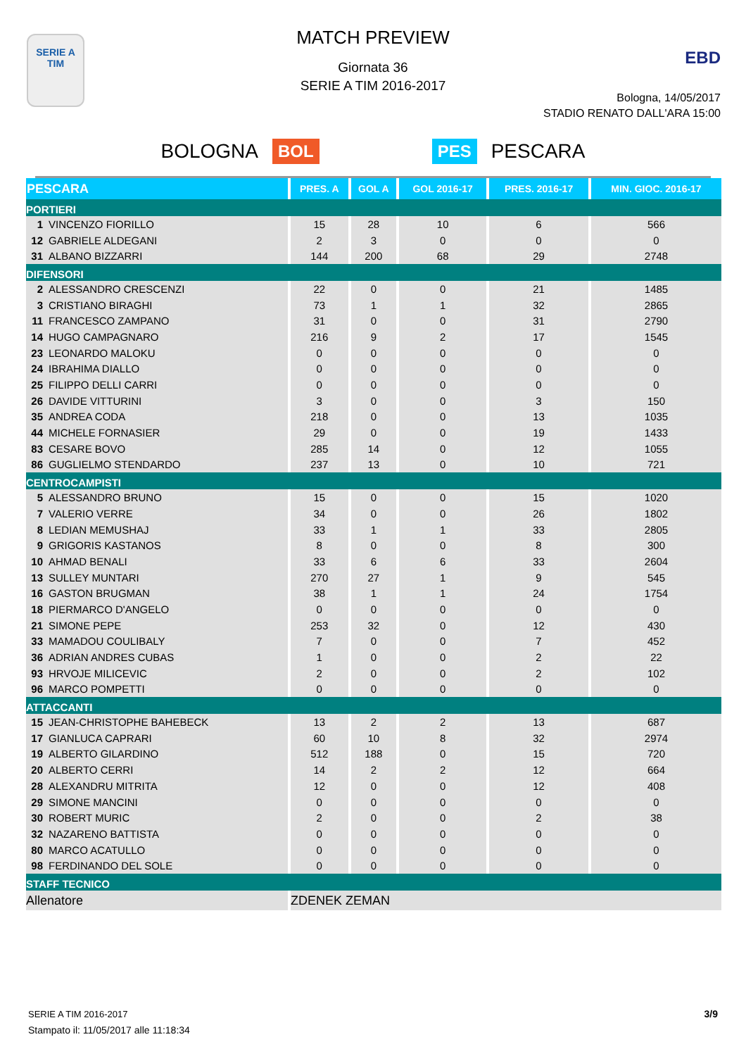SERIE A
TIM
MATCH PREVIEW
Giornata 36
SERIE A TIM 2016-2017
EBD
Bologna, 14/05/2017
STADIO RENATO DALL'ARA 15:00
BOLOGNA BOL PES PESCARA
| PESCARA | PRES. A | GOL A | GOL 2016-17 | PRES. 2016-17 | MIN. GIOC. 2016-17 |
| --- | --- | --- | --- | --- | --- |
| PORTIERI | | | | | |
| 1 VINCENZO FIORILLO | 15 | 28 | 10 | 6 | 566 |
| 12 GABRIELE ALDEGANI | 2 | 3 | 0 | 0 | 0 |
| 31 ALBANO BIZZARRI | 144 | 200 | 68 | 29 | 2748 |
| DIFENSORI | | | | | |
| 2 ALESSANDRO CRESCENZI | 22 | 0 | 0 | 21 | 1485 |
| 3 CRISTIANO BIRAGHI | 73 | 1 | 1 | 32 | 2865 |
| 11 FRANCESCO ZAMPANO | 31 | 0 | 0 | 31 | 2790 |
| 14 HUGO CAMPAGNARO | 216 | 9 | 2 | 17 | 1545 |
| 23 LEONARDO MALOKU | 0 | 0 | 0 | 0 | 0 |
| 24 IBRAHIMA DIALLO | 0 | 0 | 0 | 0 | 0 |
| 25 FILIPPO DELLI CARRI | 0 | 0 | 0 | 0 | 0 |
| 26 DAVIDE VITTURINI | 3 | 0 | 0 | 3 | 150 |
| 35 ANDREA CODA | 218 | 0 | 0 | 13 | 1035 |
| 44 MICHELE FORNASIER | 29 | 0 | 0 | 19 | 1433 |
| 83 CESARE BOVO | 285 | 14 | 0 | 12 | 1055 |
| 86 GUGLIELMO STENDARDO | 237 | 13 | 0 | 10 | 721 |
| CENTROCAMPISTI | | | | | |
| 5 ALESSANDRO BRUNO | 15 | 0 | 0 | 15 | 1020 |
| 7 VALERIO VERRE | 34 | 0 | 0 | 26 | 1802 |
| 8 LEDIAN MEMUSHAJ | 33 | 1 | 1 | 33 | 2805 |
| 9 GRIGORIS KASTANOS | 8 | 0 | 0 | 8 | 300 |
| 10 AHMAD BENALI | 33 | 6 | 6 | 33 | 2604 |
| 13 SULLEY MUNTARI | 270 | 27 | 1 | 9 | 545 |
| 16 GASTON BRUGMAN | 38 | 1 | 1 | 24 | 1754 |
| 18 PIERMARCO D'ANGELO | 0 | 0 | 0 | 0 | 0 |
| 21 SIMONE PEPE | 253 | 32 | 0 | 12 | 430 |
| 33 MAMADOU COULIBALY | 7 | 0 | 0 | 7 | 452 |
| 36 ADRIAN ANDRES CUBAS | 1 | 0 | 0 | 2 | 22 |
| 93 HRVOJE MILICEVIC | 2 | 0 | 0 | 2 | 102 |
| 96 MARCO POMPETTI | 0 | 0 | 0 | 0 | 0 |
| ATTACCANTI | | | | | |
| 15 JEAN-CHRISTOPHE BAHEBECK | 13 | 2 | 2 | 13 | 687 |
| 17 GIANLUCA CAPRARI | 60 | 10 | 8 | 32 | 2974 |
| 19 ALBERTO GILARDINO | 512 | 188 | 0 | 15 | 720 |
| 20 ALBERTO CERRI | 14 | 2 | 2 | 12 | 664 |
| 28 ALEXANDRU MITRITA | 12 | 0 | 0 | 12 | 408 |
| 29 SIMONE MANCINI | 0 | 0 | 0 | 0 | 0 |
| 30 ROBERT MURIC | 2 | 0 | 0 | 2 | 38 |
| 32 NAZARENO BATTISTA | 0 | 0 | 0 | 0 | 0 |
| 80 MARCO ACATULLO | 0 | 0 | 0 | 0 | 0 |
| 98 FERDINANDO DEL SOLE | 0 | 0 | 0 | 0 | 0 |
| STAFF TECNICO | | | | | |
| Allenatore | ZDENEK ZEMAN | | | | |
SERIE A TIM 2016-2017
Stampato il: 11/05/2017 alle 11:18:34
3/9